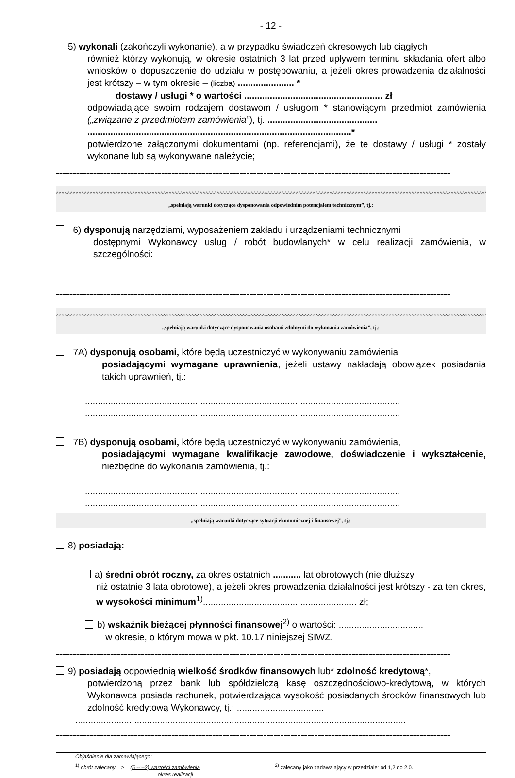- 12 -
5) wykonali (zakończyli wykonanie), a w przypadku świadczeń okresowych lub ciągłych
również którzy wykonują, w okresie ostatnich 3 lat przed upływem terminu składania ofert albo wniosków o dopuszczenie do udziału w postępowaniu, a jeżeli okres prowadzenia działalności jest krótszy – w tym okresie – (liczba) ...................... *
dostawy / usługi * o wartości ...................................................... zł
odpowiadające swoim rodzajem dostawom / usługom * stanowiącym przedmiot zamówienia („związane z przedmiotem zamówienia”), tj. ...........................................
.......................................................................................................*
potwierdzone załączonymi dokumentami (np. referencjami), że te dostawy / usługi * zostały wykonane lub są wykonywane należycie;
====================================================================================================================
^^^^^^^^^^^^^^^^^^^^^^^^^^^^^^^^^^^^^^^^^^^^^^^^^^^^^^^^^^^^^^^^^^^^^^^^^^^^^^^^^^^^^^^^^^^^^^^^^^^^^^^^^^^^^^^^^^^^^^^^^^^^^^^^^^^^^^^^^^^^^^^^^^^^^^^^^^^^^^^^^^^^^^^^^^^^^^^^^^^^^^^^^^^^^^^^^^
„spełniają warunki dotyczące dysponowania odpowiednim potencjałem technicznym”, tj.:
6) dysponują narzędziami, wyposażeniem zakładu i urządzeniami technicznymi
dostępnymi Wykonawcy usług / robót budowlanych* w celu realizacji zamówienia, w szczególności:
......................................................................................................................
====================================================================================================================
^^^^^^^^^^^^^^^^^^^^^^^^^^^^^^^^^^^^^^^^^^^^^^^^^^^^^^^^^^^^^^^^^^^^^^^^^^^^^^^^^^^^^^^^^^^^^^^^^^^^^^^^^^^^^^^^^^^^^^^^^^^^^^^^^^^^^^^^^^^^^^^^^^^^^^^^^^^^^^^^^^^^^^^^^^^^^^^^^^^^^^^^^^^^^^^^^^
„spełniają warunki dotyczące dysponowania osobami zdolnymi do wykonania zamówienia”, tj.:
7A) dysponują osobami, które będą uczestniczyć w wykonywaniu zamówienia
posiadającymi wymagane uprawnienia, jeżeli ustawy nakładają obowiązek posiadania takich uprawnień, tj.:
...........................................................................................................................
...........................................................................................................................
7B) dysponują osobami, które będą uczestniczyć w wykonywaniu zamówienia,
posiadającymi wymagane kwalifikacje zawodowe, doświadczenie i wykształcenie, niezbędne do wykonania zamówienia, tj.:
...........................................................................................................................
...........................................................................................................................
„spełniają warunki dotyczące sytuacji ekonomicznej i finansowej”, tj.:
8) posiadają:
a) średni obrót roczny, za okres ostatnich ........... lat obrotowych (nie dłuższy,
niż ostatnie 3 lata obrotowe), a jeżeli okres prowadzenia działalności jest krótszy - za ten okres, w wysokości minimum<sup>1)</sup>............................................................ zł;
b) wskaźnik bieżącej płynności finansowej<sup>2)</sup> o wartości: .................................
w okresie, o którym mowa w pkt. 10.17 niniejszej SIWZ.
====================================================================================================================
9) posiadają odpowiednią wielkość środków finansowych lub* zdolność kredytową*,
potwierdzoną przez bank lub spółdzielczą kasę oszczędnościowo-kredytową, w których Wykonawca posiada rachunek, potwierdzająca wysokość posiadanych środków finansowych lub zdolność kredytową Wykonawcy, tj.: ..................................
.................................................................................................................................
====================================================================================================================
Objaśnienie dla zamawiającego:
<sup>1)</sup> obrót zalecany ≥ (5 --:–2) wartości zamówienia
okres realizacji
<sup>2)</sup> zalecany jako zadawalający w przedziale: od 1,2 do 2,0.